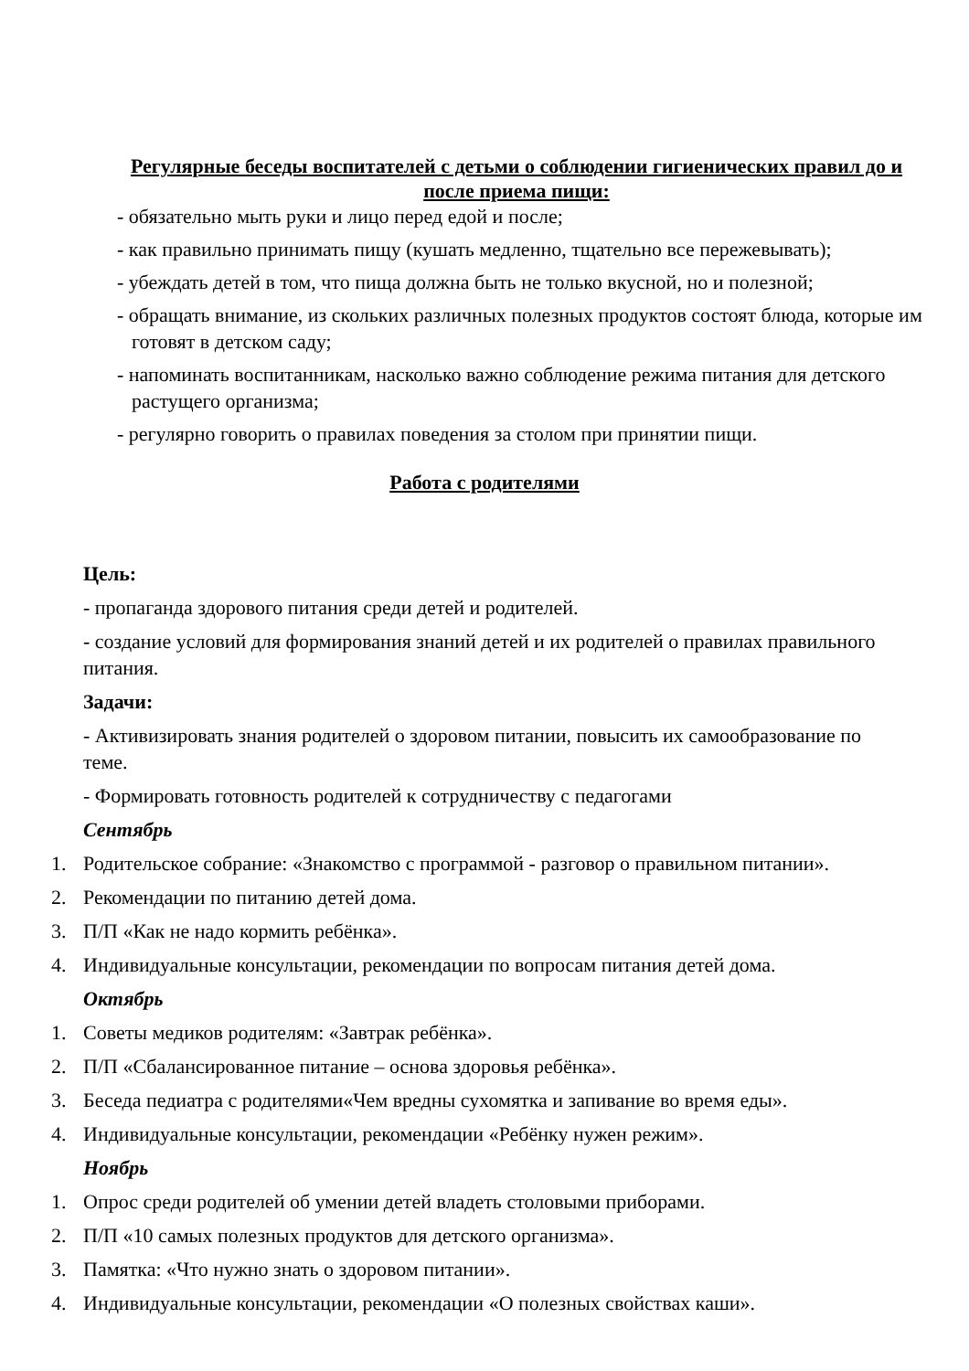Регулярные беседы воспитателей с детьми о соблюдении гигиенических правил до и после приема пищи:
- обязательно мыть руки и лицо перед едой и после;
- как правильно принимать пищу (кушать медленно, тщательно все пережевывать);
- убеждать детей в том, что пища должна быть не только вкусной, но и полезной;
- обращать внимание, из скольких различных полезных продуктов состоят блюда, которые им готовят в детском саду;
- напоминать воспитанникам, насколько важно соблюдение режима питания для детского растущего организма;
- регулярно говорить о правилах поведения за столом при принятии пищи.
Работа с родителями
Цель:
- пропаганда здорового питания среди детей и родителей.
- создание условий для формирования знаний детей и их родителей о правилах правильного питания.
Задачи:
- Активизировать знания родителей о здоровом питании, повысить их самообразование по теме.
- Формировать готовность родителей к сотрудничеству с педагогами
Сентябрь
1. Родительское собрание: «Знакомство с программой - разговор о правильном питании».
2. Рекомендации по питанию детей дома.
3. П/П «Как не надо кормить ребёнка».
4. Индивидуальные консультации, рекомендации по вопросам питания детей дома.
Октябрь
1. Советы медиков родителям: «Завтрак ребёнка».
2. П/П «Сбалансированное питание – основа здоровья ребёнка».
3. Беседа педиатра с родителями«Чем вредны сухомятка и запивание во время еды».
4. Индивидуальные консультации, рекомендации «Ребёнку нужен режим».
Ноябрь
1. Опрос среди родителей об умении детей владеть столовыми приборами.
2. П/П «10 самых полезных продуктов для детского организма».
3. Памятка: «Что нужно знать о здоровом питании».
4. Индивидуальные консультации, рекомендации «О полезных свойствах каши».